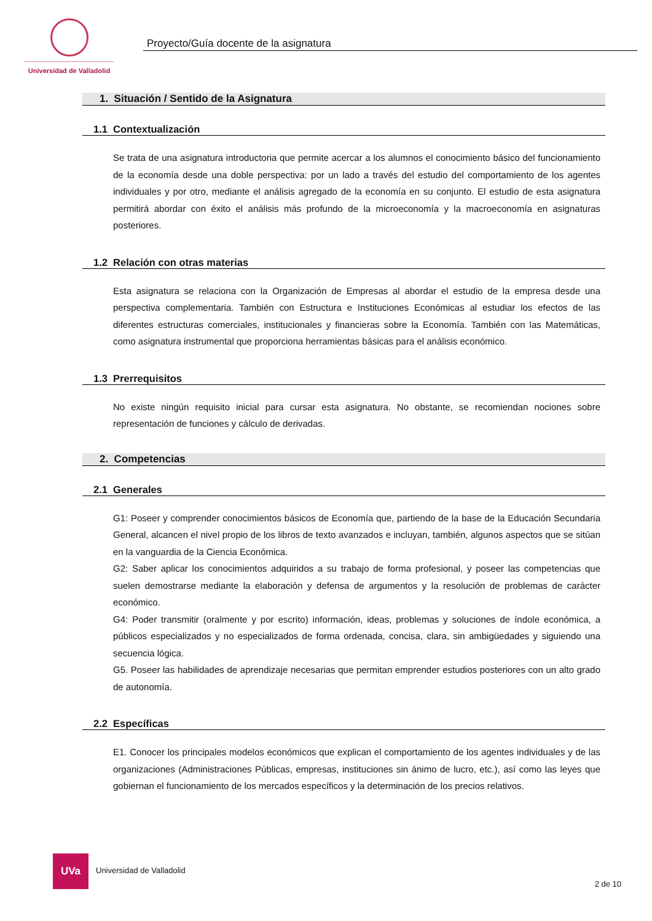Universidad de Valladolid
Proyecto/Guía docente de la asignatura
1. Situación / Sentido de la Asignatura
1.1 Contextualización
Se trata de una asignatura introductoria que permite acercar a los alumnos el conocimiento básico del funcionamiento de la economía desde una doble perspectiva: por un lado a través del estudio del comportamiento de los agentes individuales y por otro, mediante el análisis agregado de la economía en su conjunto. El estudio de esta asignatura permitirá abordar con éxito el análisis más profundo de la microeconomía y la macroeconomía en asignaturas posteriores.
1.2 Relación con otras materias
Esta asignatura se relaciona con la Organización de Empresas al abordar el estudio de la empresa desde una perspectiva complementaria. También con Estructura e Instituciones Económicas al estudiar los efectos de las diferentes estructuras comerciales, institucionales y financieras sobre la Economía. También con las Matemáticas, como asignatura instrumental que proporciona herramientas básicas para el análisis económico.
1.3 Prerrequisitos
No existe ningún requisito inicial para cursar esta asignatura. No obstante, se recomiendan nociones sobre representación de funciones y cálculo de derivadas.
2. Competencias
2.1 Generales
G1: Poseer y comprender conocimientos básicos de Economía que, partiendo de la base de la Educación Secundaria General, alcancen el nivel propio de los libros de texto avanzados e incluyan, también, algunos aspectos que se sitúan en la vanguardia de la Ciencia Económica.
G2: Saber aplicar los conocimientos adquiridos a su trabajo de forma profesional, y poseer las competencias que suelen demostrarse mediante la elaboración y defensa de argumentos y la resolución de problemas de carácter económico.
G4: Poder transmitir (oralmente y por escrito) información, ideas, problemas y soluciones de índole económica, a públicos especializados y no especializados de forma ordenada, concisa, clara, sin ambigüedades y siguiendo una secuencia lógica.
G5. Poseer las habilidades de aprendizaje necesarias que permitan emprender estudios posteriores con un alto grado de autonomía.
2.2 Específicas
E1. Conocer los principales modelos económicos que explican el comportamiento de los agentes individuales y de las organizaciones (Administraciones Públicas, empresas, instituciones sin ánimo de lucro, etc.), así como las leyes que gobiernan el funcionamiento de los mercados específicos y la determinación de los precios relativos.
UVa
Universidad de Valladolid
2 de 10